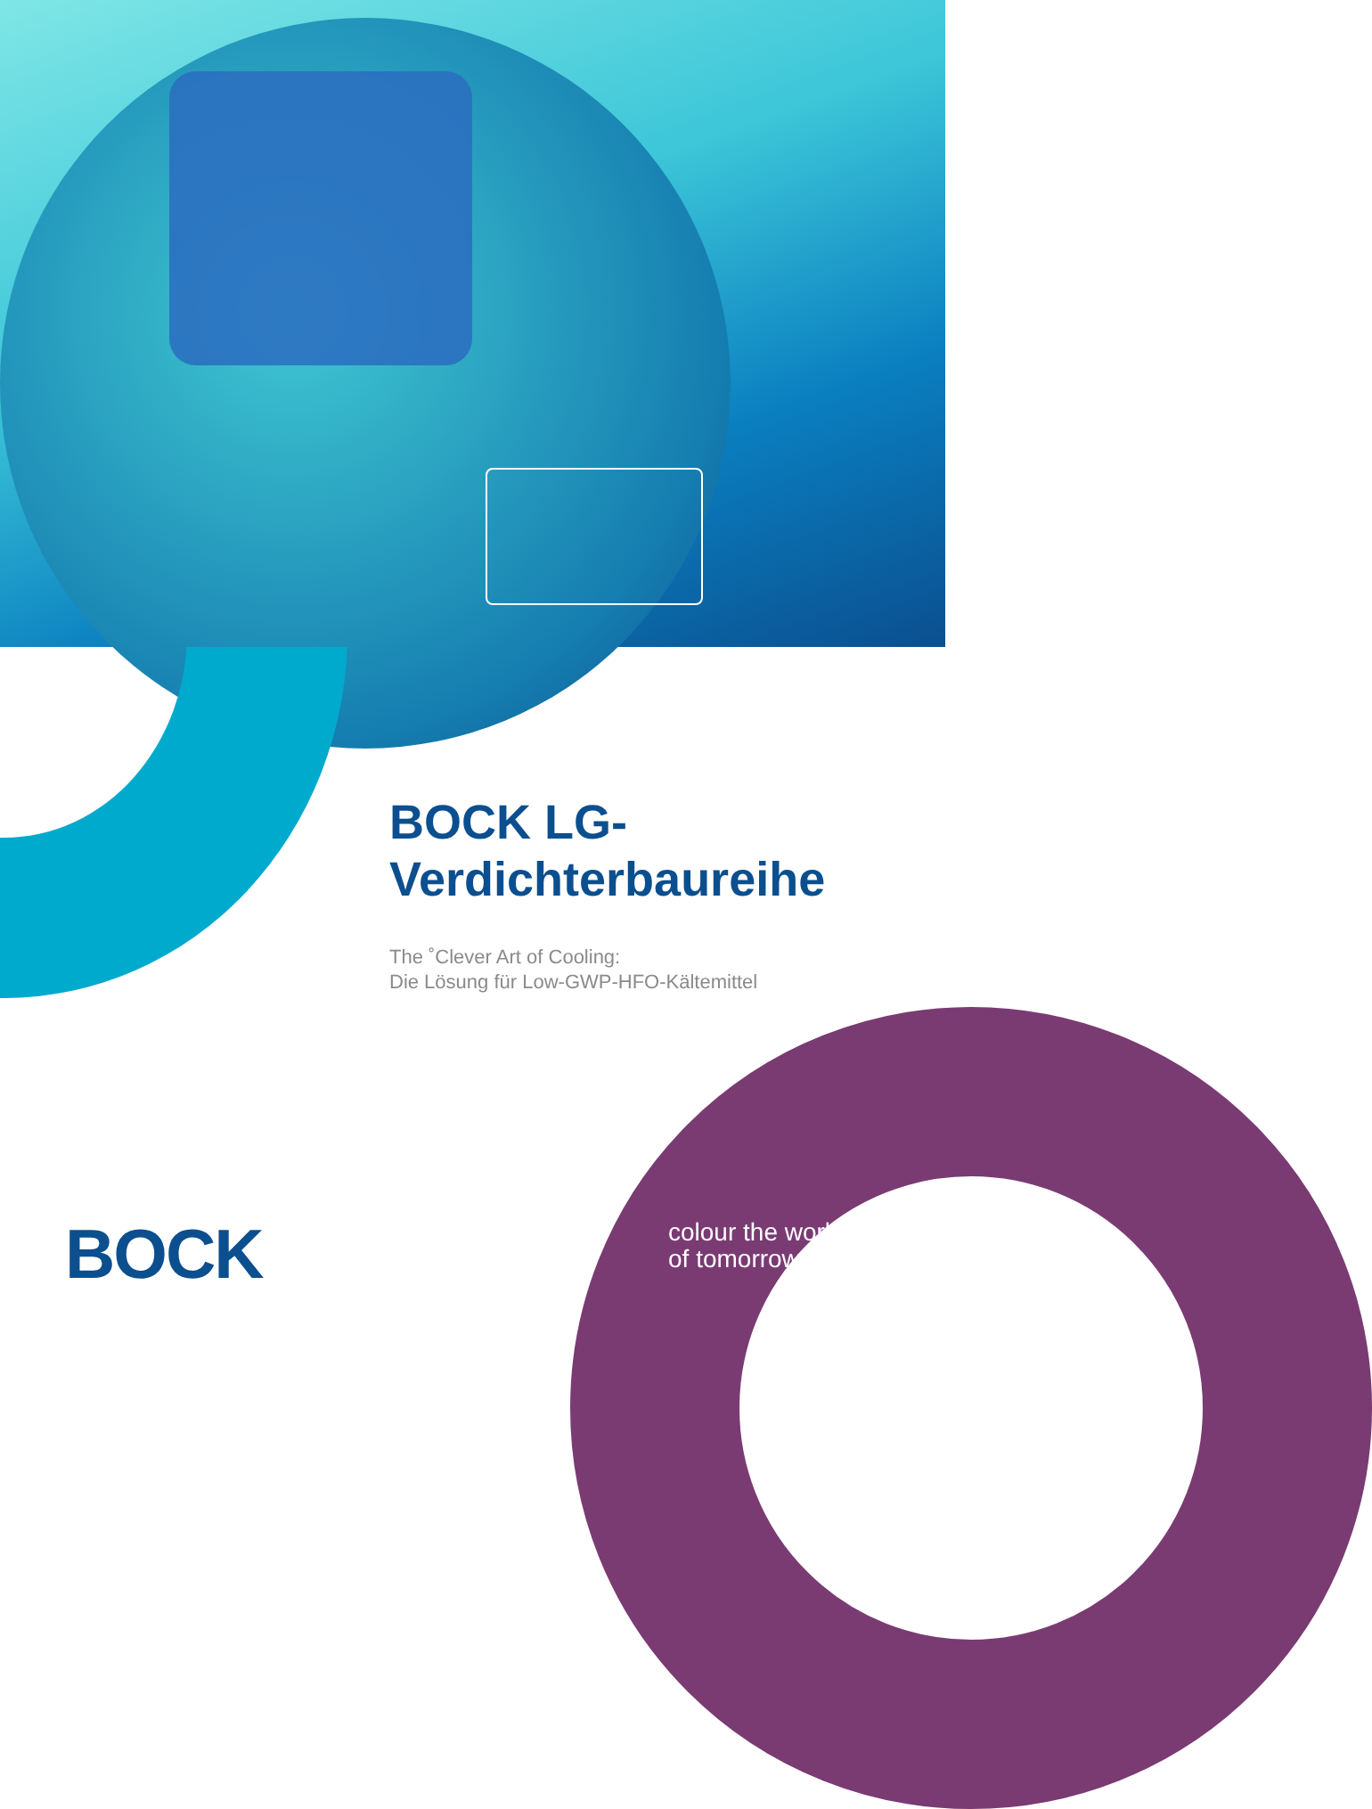BOCK LG-
Verdichterbaureihe
The ˚Clever Art of Cooling:
Die Lösung für Low-GWP-HFO-Kältemittel
BOCK
colour the world
of tomorrow